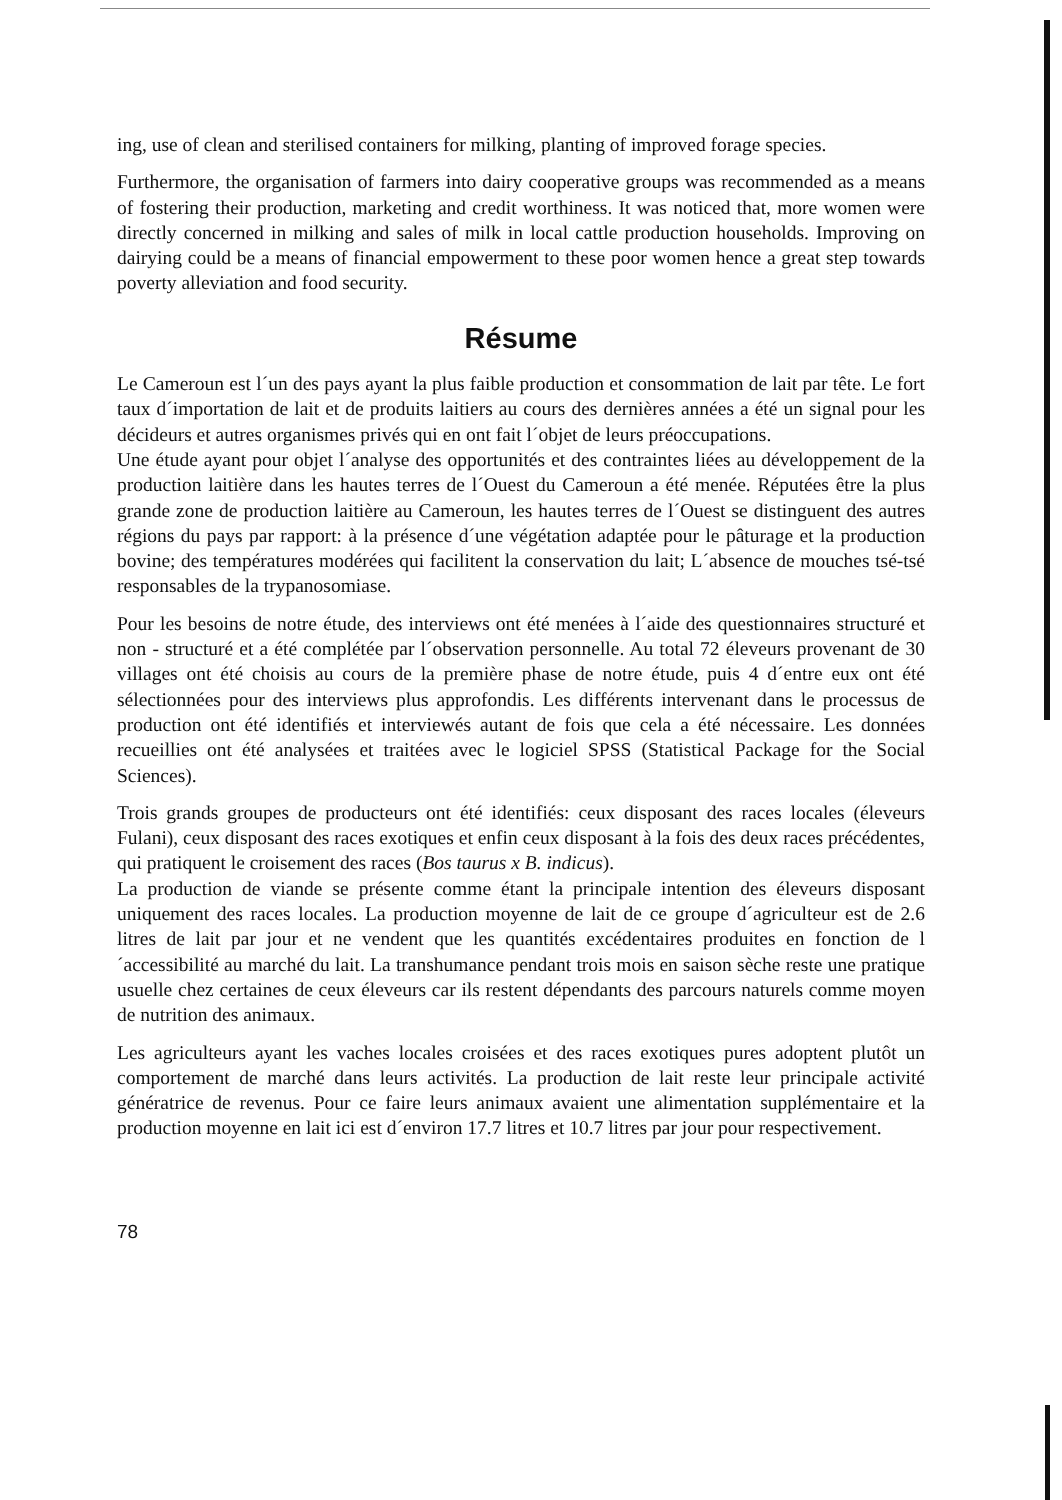ing, use of clean and sterilised containers for milking, planting of improved forage species.
Furthermore, the organisation of farmers into dairy cooperative groups was recommended as a means of fostering their production, marketing and credit worthiness. It was noticed that, more women were directly concerned in milking and sales of milk in local cattle production households. Improving on dairying could be a means of financial empowerment to these poor women hence a great step towards poverty alleviation and food security.
Résume
Le Cameroun est l´un des pays ayant la plus faible production et consommation de lait par tête. Le fort taux d´importation de lait et de produits laitiers au cours des dernières années a été un signal pour les décideurs et autres organismes privés qui en ont fait l´objet de leurs préoccupations.
Une étude ayant pour objet l´analyse des opportunités et des contraintes liées au développement de la production laitière dans les hautes terres de l´Ouest du Cameroun a été menée. Réputées être la plus grande zone de production laitière au Cameroun, les hautes terres de l´Ouest se distinguent des autres régions du pays par rapport: à la présence d´une végétation adaptée pour le pâturage et la production bovine; des températures modérées qui facilitent la conservation du lait; L´absence de mouches tsé-tsé responsables de la trypanosomiase.
Pour les besoins de notre étude, des interviews ont été menées à l´aide des questionnaires structuré et non - structuré et a été complétée par l´observation personnelle. Au total 72 éleveurs provenant de 30 villages ont été choisis au cours de la première phase de notre étude, puis 4 d´entre eux ont été sélectionnées pour des interviews plus approfondis. Les différents intervenant dans le processus de production ont été identifiés et interviewés autant de fois que cela a été nécessaire. Les données recueillies ont été analysées et traitées avec le logiciel SPSS (Statistical Package for the Social Sciences).
Trois grands groupes de producteurs ont été identifiés: ceux disposant des races locales (éleveurs Fulani), ceux disposant des races exotiques et enfin ceux disposant à la fois des deux races précédentes, qui pratiquent le croisement des races (Bos taurus x B. indicus).
La production de viande se présente comme étant la principale intention des éleveurs disposant uniquement des races locales. La production moyenne de lait de ce groupe d´agriculteur est de 2.6 litres de lait par jour et ne vendent que les quantités excédentaires produites en fonction de l´accessibilité au marché du lait. La transhumance pendant trois mois en saison sèche reste une pratique usuelle chez certaines de ceux éleveurs car ils restent dépendants des parcours naturels comme moyen de nutrition des animaux.
Les agriculteurs ayant les vaches locales croisées et des races exotiques pures adoptent plutôt un comportement de marché dans leurs activités. La production de lait reste leur principale activité génératrice de revenus. Pour ce faire leurs animaux avaient une alimentation supplémentaire et la production moyenne en lait ici est d´environ 17.7 litres et 10.7 litres par jour pour respectivement.
78